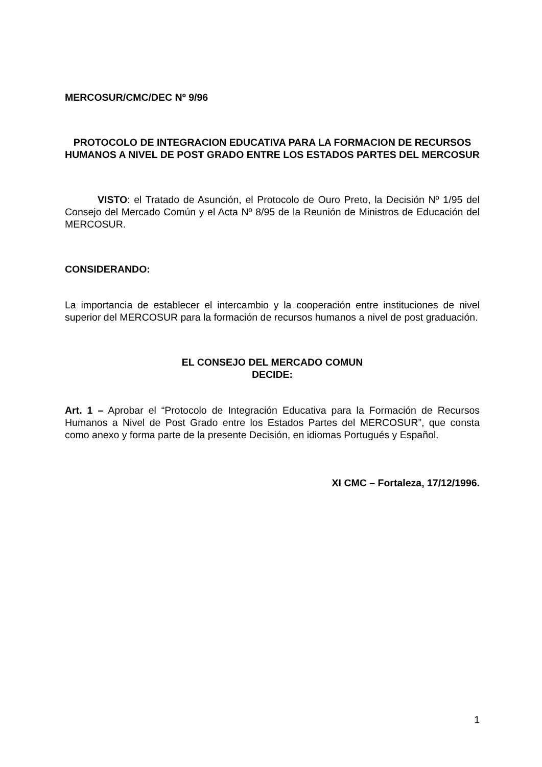MERCOSUR/CMC/DEC Nº 9/96
PROTOCOLO DE INTEGRACION EDUCATIVA PARA LA FORMACION DE RECURSOS HUMANOS A NIVEL DE POST GRADO ENTRE LOS ESTADOS PARTES DEL MERCOSUR
VISTO: el Tratado de Asunción, el Protocolo de Ouro Preto, la Decisión Nº 1/95 del Consejo del Mercado Común y el Acta Nº 8/95 de la Reunión de Ministros de Educación del MERCOSUR.
CONSIDERANDO:
La importancia de establecer el intercambio y la cooperación entre instituciones de nivel superior del MERCOSUR para la formación de recursos humanos a nivel de post graduación.
EL CONSEJO DEL MERCADO COMUN
DECIDE:
Art. 1 – Aprobar el “Protocolo de Integración Educativa para la Formación de Recursos Humanos a Nivel de Post Grado entre los Estados Partes del MERCOSUR”, que consta como anexo y forma parte de la presente Decisión, en idiomas Portugués y Español.
XI CMC – Fortaleza, 17/12/1996.
1